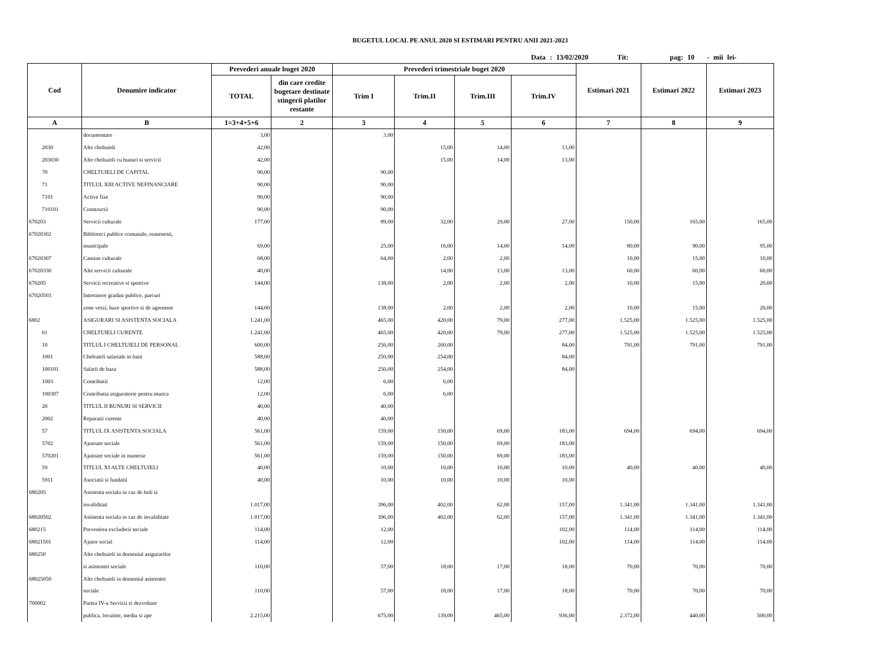BUGETUL LOCAL PE ANUL 2020 SI ESTIMARI PENTRU ANII 2021-2023
Data : 13/02/2020 Tit: pag: 10 - mii lei-
| Cod | Denumire indicator | Prevederi anuale buget 2020 | | Prevederi trimestriale buget 2020 | | | | Estimari 2021 | Estimari 2022 | Estimari 2023 |
| --- | --- | --- | --- | --- | --- | --- | --- | --- | --- | --- |
| | | TOTAL | din care credite bugetare destinate stingerii platilor restante | Trim I | Trim.II | Trim.III | Trim.IV | | | |
| A | B | 1=3+4+5+6 | 2 | 3 | 4 | 5 | 6 | 7 | 8 | 9 |
| | documentare | 3,00 | | 3,00 | | | | | | |
| 2030 | Alte cheltuieli | 42,00 | | | 15,00 | 14,00 | 13,00 | | | |
| 203030 | Alte cheltuieli cu bunuri si servicii | 42,00 | | | 15,00 | 14,00 | 13,00 | | | |
| 70 | CHELTUIELI DE CAPITAL | 90,00 | | 90,00 | | | | | | |
| 71 | TITLUL XIII ACTIVE NEFINANCIARE | 90,00 | | 90,00 | | | | | | |
| 7101 | Active fixe | 90,00 | | 90,00 | | | | | | |
| 710101 | Constructii | 90,00 | | 90,00 | | | | | | |
| 670203 | Servicii culturale | 177,00 | | 89,00 | 32,00 | 29,00 | 27,00 | 150,00 | 165,00 | 165,00 |
| 67020302 | Biblioteci publice comunale, orasenesti, | | | | | | | | | |
| | municipale | 69,00 | | 25,00 | 16,00 | 14,00 | 14,00 | 80,00 | 90,00 | 95,00 |
| 67020307 | Camine culturale | 68,00 | | 64,00 | 2,00 | 2,00 | | 10,00 | 15,00 | 10,00 |
| 67020330 | Alte servicii culturale | 40,00 | | | 14,00 | 13,00 | 13,00 | 60,00 | 60,00 | 60,00 |
| 670205 | Servicii recreative si sportive | 144,00 | | 138,00 | 2,00 | 2,00 | 2,00 | 10,00 | 15,00 | 20,00 |
| 67020503 | Intretinere gradini publice, parcuri | | | | | | | | | |
| | zone verzi, baze sportive si de agrement | 144,00 | | 138,00 | 2,00 | 2,00 | 2,00 | 10,00 | 15,00 | 20,00 |
| 6802 | ASIGURARI SI ASISTENTA SOCIALA | 1.241,00 | | 465,00 | 420,00 | 79,00 | 277,00 | 1.525,00 | 1.525,00 | 1.525,00 |
| 01 | CHELTUIELI CURENTE | 1.241,00 | | 465,00 | 420,00 | 79,00 | 277,00 | 1.525,00 | 1.525,00 | 1.525,00 |
| 10 | TITLUL I CHELTUIELI DE PERSONAL | 600,00 | | 256,00 | 260,00 | | 84,00 | 791,00 | 791,00 | 791,00 |
| 1001 | Cheltuieli salariale in bani | 588,00 | | 250,00 | 254,00 | | 84,00 | | | |
| 100101 | Salarii de baza | 588,00 | | 250,00 | 254,00 | | 84,00 | | | |
| 1003 | Contributii | 12,00 | | 6,00 | 6,00 | | | | | |
| 100307 | Contributia asiguratorie pentru munca | 12,00 | | 6,00 | 6,00 | | | | | |
| 20 | TITLUL II BUNURI SI SERVICII | 40,00 | | 40,00 | | | | | | |
| 2002 | Reparatii curente | 40,00 | | 40,00 | | | | | | |
| 57 | TITLUL IX ASISTENTA SOCIALA | 561,00 | | 159,00 | 150,00 | 69,00 | 183,00 | 694,00 | 694,00 | 694,00 |
| 5702 | Ajutoare sociale | 561,00 | | 159,00 | 150,00 | 69,00 | 183,00 | | | |
| 570201 | Ajutoare sociale in numerar | 561,00 | | 159,00 | 150,00 | 69,00 | 183,00 | | | |
| 59 | TITLUL XI ALTE CHELTUIELI | 40,00 | | 10,00 | 10,00 | 10,00 | 10,00 | 40,00 | 40,00 | 40,00 |
| 5911 | Asociatii si fundatii | 40,00 | | 10,00 | 10,00 | 10,00 | 10,00 | | | |
| 680205 | Asistenta sociala in caz de boli si | | | | | | | | | |
| | invaliditati | 1.017,00 | | 396,00 | 402,00 | 62,00 | 157,00 | 1.341,00 | 1.341,00 | 1.341,00 |
| 68020502 | Asistenta sociala in caz de invaliditate | 1.017,00 | | 396,00 | 402,00 | 62,00 | 157,00 | 1.341,00 | 1.341,00 | 1.341,00 |
| 680215 | Prevenirea excluderii sociale | 114,00 | | 12,00 | | | 102,00 | 114,00 | 114,00 | 114,00 |
| 68021501 | Ajutor social | 114,00 | | 12,00 | | | 102,00 | 114,00 | 114,00 | 114,00 |
| 680250 | Alte cheltuieli in domeniul asigurarilor | | | | | | | | | |
| | si asistentei sociale | 110,00 | | 57,00 | 18,00 | 17,00 | 18,00 | 70,00 | 70,00 | 70,00 |
| 68025050 | Alte cheltuieli in domeniul asistentei | | | | | | | | | |
| | sociale | 110,00 | | 57,00 | 18,00 | 17,00 | 18,00 | 70,00 | 70,00 | 70,00 |
| 700002 | Partea IV-a Servicii si dezvoltare | | | | | | | | | |
| | publica, locuinte, mediu si ape | 2.215,00 | | 675,00 | 139,00 | 465,00 | 936,00 | 2.372,00 | 440,00 | 500,00 |